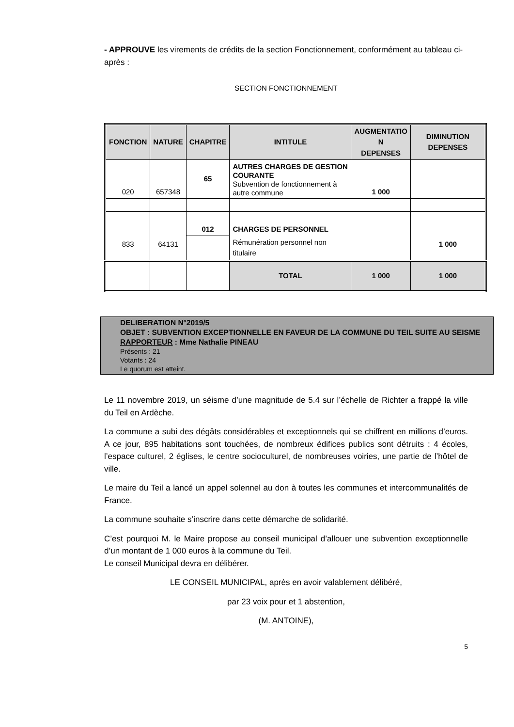- APPROUVE les virements de crédits de la section Fonctionnement, conformément au tableau ci-après :
SECTION FONCTIONNEMENT
| FONCTION | NATURE | CHAPITRE | INTITULE | AUGMENTATIO N DEPENSES | DIMINUTION DEPENSES |
| --- | --- | --- | --- | --- | --- |
| 020 | 657348 | 65 | AUTRES CHARGES DE GESTION COURANTE Subvention de fonctionnement à autre commune | 1 000 | |
| 833 | 64131 | 012 | CHARGES DE PERSONNEL | | 1 000 |
| | | | Rémunération personnel non titulaire | | |
| | | | TOTAL | 1 000 | 1 000 |
DELIBERATION N°2019/5
OBJET : SUBVENTION EXCEPTIONNELLE EN FAVEUR DE LA COMMUNE DU TEIL SUITE AU SEISME
RAPPORTEUR : Mme Nathalie PINEAU
Présents : 21
Votants : 24
Le quorum est atteint.
Le 11 novembre 2019, un séisme d’une magnitude de 5.4 sur l’échelle de Richter a frappé la ville du Teil en Ardèche.
La commune a subi des dégâts considérables et exceptionnels qui se chiffrent en millions d’euros. A ce jour, 895 habitations sont touchées, de nombreux édifices publics sont détruits : 4 écoles, l’espace culturel, 2 églises, le centre socioculturel, de nombreuses voiries, une partie de l’hôtel de ville.
Le maire du Teil a lancé un appel solennel au don à toutes les communes et intercommunalités de France.
La commune souhaite s’inscrire dans cette démarche de solidarité.
C’est pourquoi M. le Maire propose au conseil municipal d’allouer une subvention exceptionnelle d’un montant de 1 000 euros à la commune du Teil.
Le conseil Municipal devra en délibérer.
LE CONSEIL MUNICIPAL, après en avoir valablement délibéré,
par 23 voix pour et 1 abstention,
(M. ANTOINE),
5